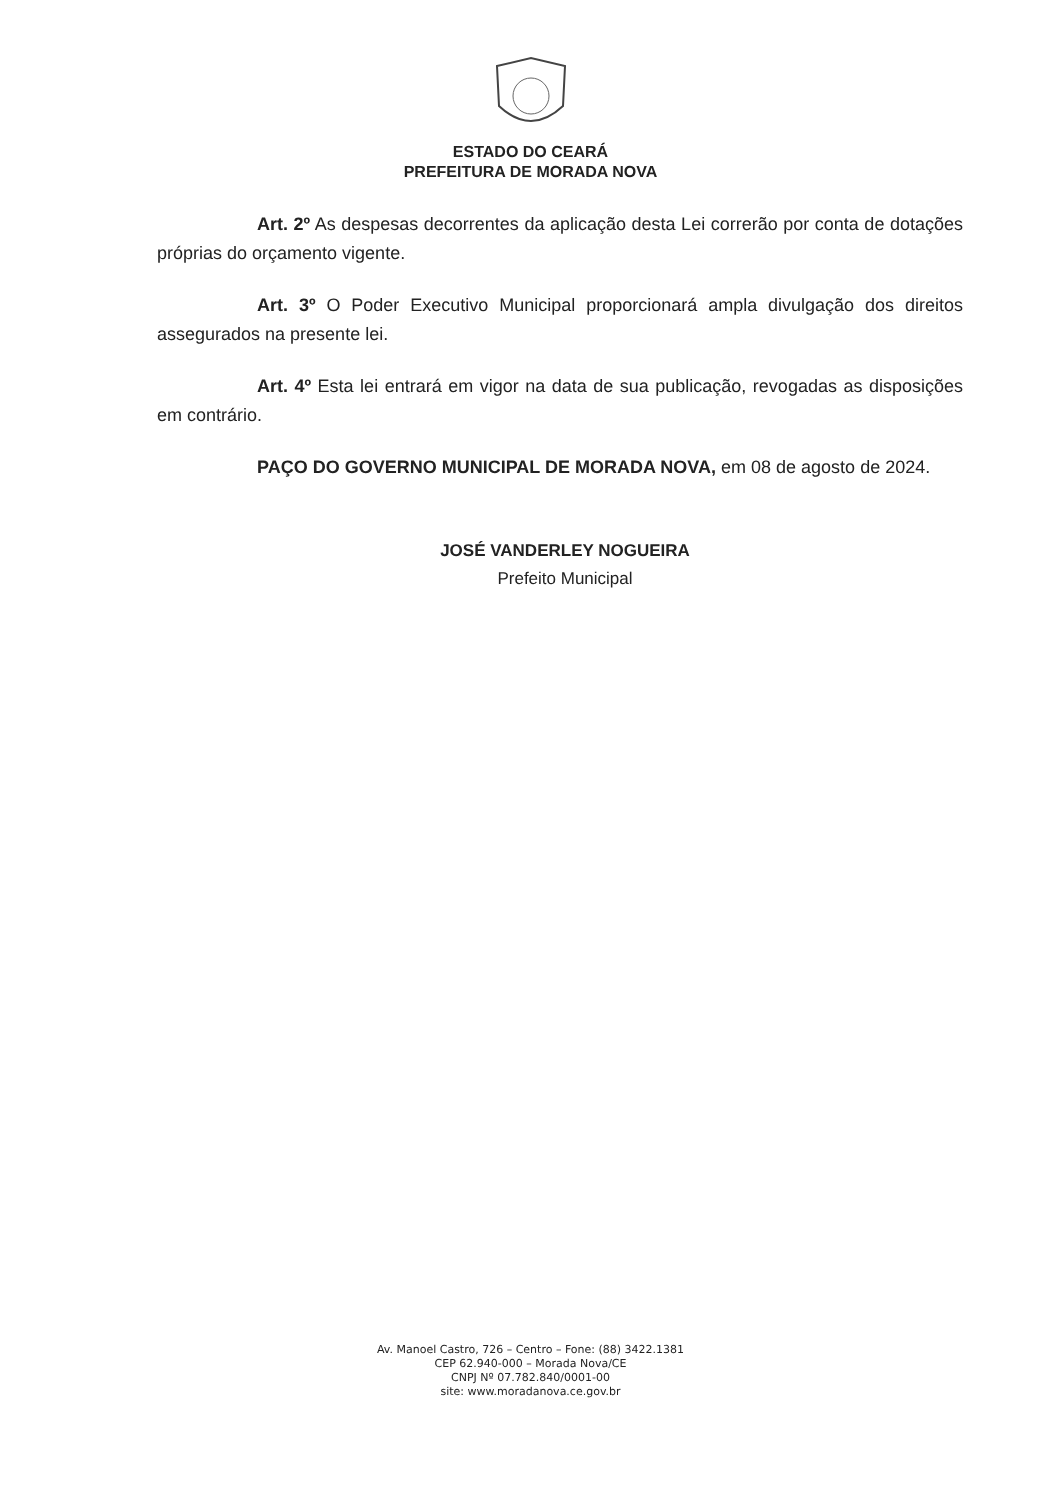ESTADO DO CEARÁ
PREFEITURA DE MORADA NOVA
Art. 2º As despesas decorrentes da aplicação desta Lei correrão por conta de dotações próprias do orçamento vigente.
Art. 3º O Poder Executivo Municipal proporcionará ampla divulgação dos direitos assegurados na presente lei.
Art. 4º Esta lei entrará em vigor na data de sua publicação, revogadas as disposições em contrário.
PAÇO DO GOVERNO MUNICIPAL DE MORADA NOVA, em 08 de agosto de 2024.
JOSÉ VANDERLEY NOGUEIRA
Prefeito Municipal
Av. Manoel Castro, 726 – Centro – Fone: (88) 3422.1381
CEP 62.940-000 – Morada Nova/CE
CNPJ Nº 07.782.840/0001-00
site: www.moradanova.ce.gov.br